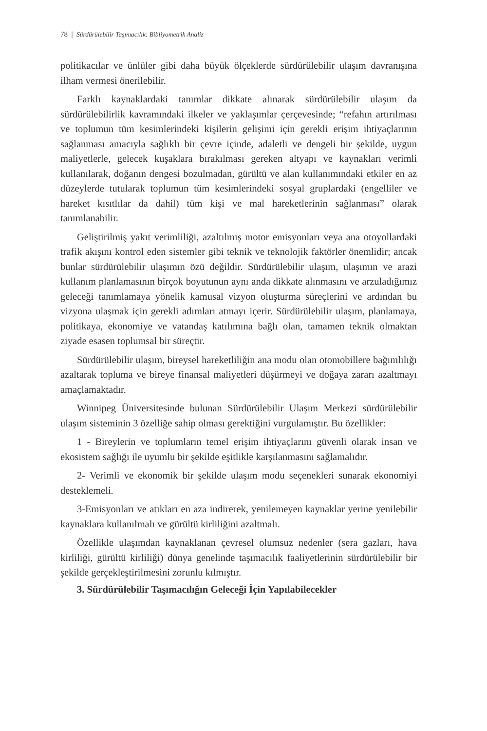78 | Sürdürülebilir Taşımacılık: Bibliyometrik Analiz
politikacılar ve ünlüler gibi daha büyük ölçeklerde sürdürülebilir ulaşım davranışına ilham vermesi önerilebilir.
Farklı kaynaklardaki tanımlar dikkate alınarak sürdürülebilir ulaşım da sürdürülebilirlik kavramındaki ilkeler ve yaklaşımlar çerçevesinde; “refahın artırılması ve toplumun tüm kesimlerindeki kişilerin gelişimi için gerekli erişim ihtiyaçlarının sağlanması amacıyla sağlıklı bir çevre içinde, adaletli ve dengeli bir şekilde, uygun maliyetlerle, gelecek kuşaklara bırakılması gereken altyapı ve kaynakları verimli kullanılarak, doğanın dengesi bozulmadan, gürültü ve alan kullanımındaki etkiler en az düzeylerde tutularak toplumun tüm kesimlerindeki sosyal gruplardaki (engelliler ve hareket kısıtlılar da dahil) tüm kişi ve mal hareketlerinin sağlanması” olarak tanımlanabilir.
Geliştirilmiş yakıt verimliliği, azaltılmış motor emisyonları veya ana otoyollardaki trafik akışını kontrol eden sistemler gibi teknik ve teknolojik faktörler önemlidir; ancak bunlar sürdürülebilir ulaşımın özü değildir. Sürdürülebilir ulaşım, ulaşımın ve arazi kullanım planlamasının birçok boyutunun aynı anda dikkate alınmasını ve arzuladığımız geleceği tanımlamaya yönelik kamusal vizyon oluşturma süreçlerini ve ardından bu vizyona ulaşmak için gerekli adımları atmayı içerir. Sürdürülebilir ulaşım, planlamaya, politikaya, ekonomiye ve vatandaş katılımına bağlı olan, tamamen teknik olmaktan ziyade esasen toplumsal bir süreçtir.
Sürdürülebilir ulaşım, bireysel hareketliliğin ana modu olan otomobillere bağımlılığı azaltarak topluma ve bireye finansal maliyetleri düşürmeyi ve doğaya zararı azaltmayı amaçlamaktadır.
Winnipeg Üniversitesinde bulunan Sürdürülebilir Ulaşım Merkezi sürdürülebilir ulaşım sisteminin 3 özelliğe sahip olması gerektiğini vurgulamıştır. Bu özellikler:
1 - Bireylerin ve toplumların temel erişim ihtiyaçlarını güvenli olarak insan ve ekosistem sağlığı ile uyumlu bir şekilde eşitlikle karşılanmasını sağlamalıdır.
2- Verimli ve ekonomik bir şekilde ulaşım modu seçenekleri sunarak ekonomiyi desteklemeli.
3-Emisyonları ve atıkları en aza indirerek, yenilemeyen kaynaklar yerine yenilebilir kaynaklara kullanılmalı ve gürültü kirliliğini azaltmalı.
Özellikle ulaşımdan kaynaklanan çevresel olumsuz nedenler (sera gazları, hava kirliliği, gürültü kirliliği) dünya genelinde taşımacılık faaliyetlerinin sürdürülebilir bir şekilde gerçekleştirilmesini zorunlu kılmıştır.
3. Sürdürülebilir Taşımacılığın Geleceği İçin Yapılabilecekler